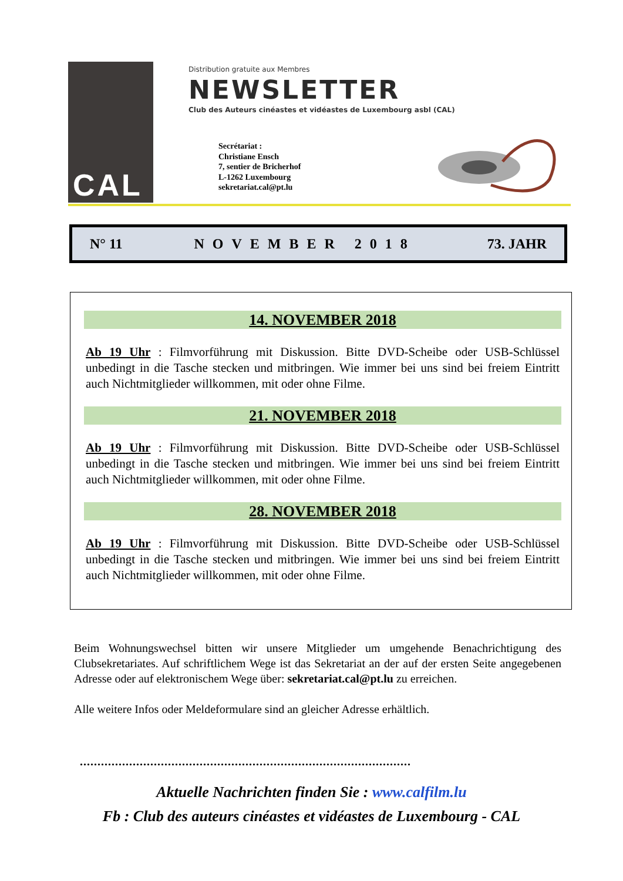CAL
Distribution gratuite aux Membres
NEWSLETTER
Club des Auteurs cinéastes et vidéastes de Luxembourg asbl (CAL)
Secrétariat :
Christiane Ensch
7, sentier de Bricherhof
L-1262 Luxembourg
sekretariat.cal@pt.lu
N° 11 NOVEMBER 2018 73. JAHR
14. NOVEMBER 2018
Ab 19 Uhr : Filmvorführung mit Diskussion. Bitte DVD-Scheibe oder USB-Schlüssel unbedingt in die Tasche stecken und mitbringen. Wie immer bei uns sind bei freiem Eintritt auch Nichtmitglieder willkommen, mit oder ohne Filme.
21. NOVEMBER 2018
Ab 19 Uhr : Filmvorführung mit Diskussion. Bitte DVD-Scheibe oder USB-Schlüssel unbedingt in die Tasche stecken und mitbringen. Wie immer bei uns sind bei freiem Eintritt auch Nichtmitglieder willkommen, mit oder ohne Filme.
28. NOVEMBER 2018
Ab 19 Uhr : Filmvorführung mit Diskussion. Bitte DVD-Scheibe oder USB-Schlüssel unbedingt in die Tasche stecken und mitbringen. Wie immer bei uns sind bei freiem Eintritt auch Nichtmitglieder willkommen, mit oder ohne Filme.
Beim Wohnungswechsel bitten wir unsere Mitglieder um umgehende Benachrichtigung des Clubsekretariates. Auf schriftlichem Wege ist das Sekretariat an der auf der ersten Seite angegebenen Adresse oder auf elektronischem Wege über: sekretariat.cal@pt.lu zu erreichen.
Alle weitere Infos oder Meldeformulare sind an gleicher Adresse erhältlich.
..............................................................................................
Aktuelle Nachrichten finden Sie : www.calfilm.lu
Fb : Club des auteurs cinéastes et vidéastes de Luxembourg - CAL